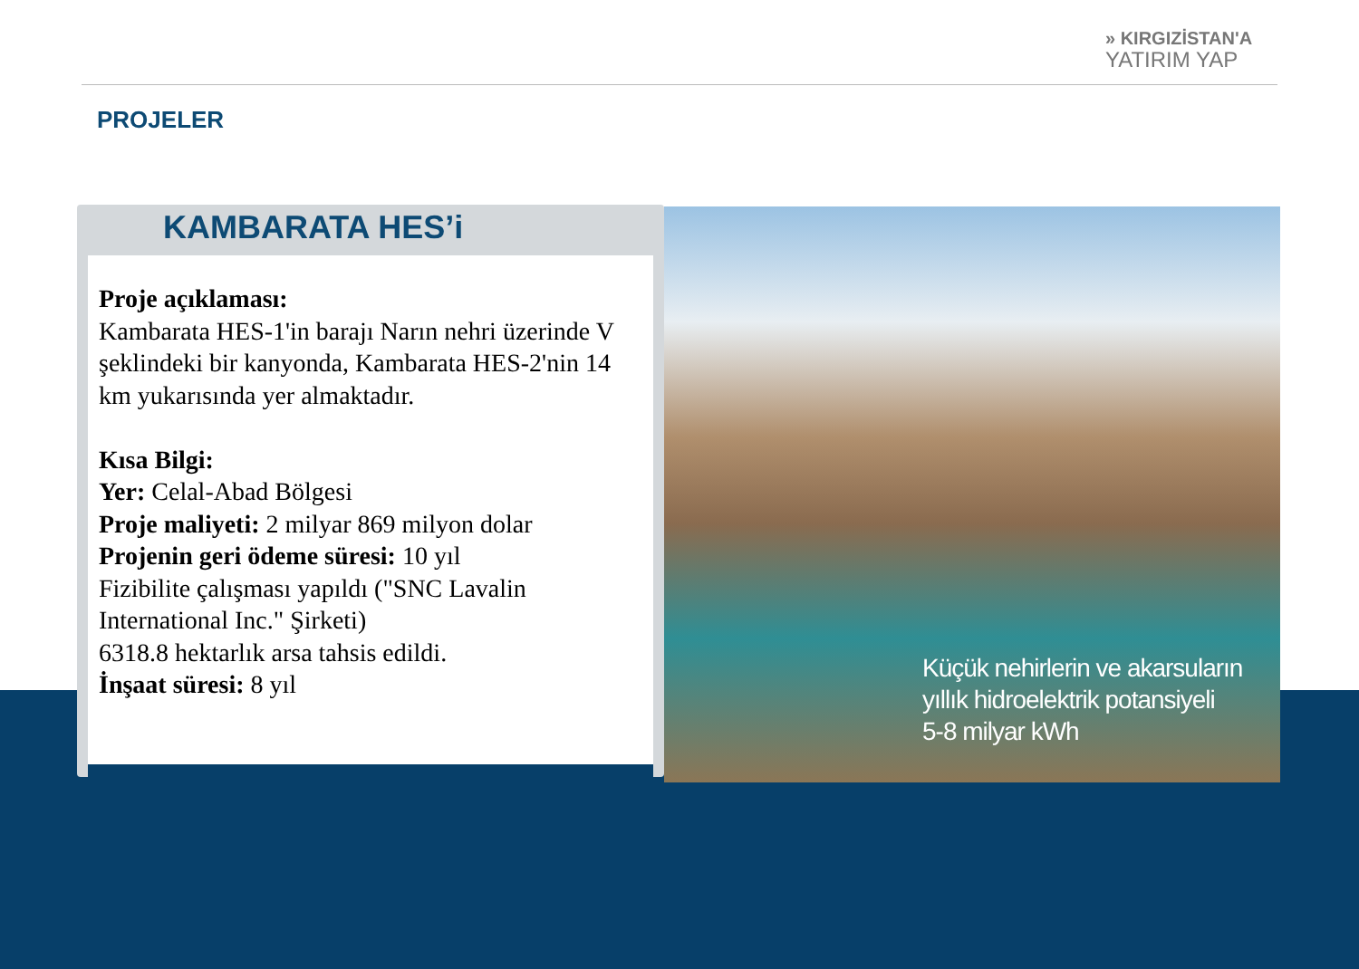» KIRGIZİSTAN'A
YATIRIM YAP
PROJELER
Küçük nehirlerin ve akarsuların
yıllık hidroelektrik potansiyeli
5-8 milyar kWh
KAMBARATA HES’i
Proje açıklaması:
Kambarata HES-1'in barajı Narın nehri üzerinde V şeklindeki bir kanyonda, Kambarata HES-2'nin 14 km yukarısında yer almaktadır.
Kısa Bilgi:
Yer: Celal-Abad Bölgesi
Proje maliyeti: 2 milyar 869 milyon dolar
Projenin geri ödeme süresi: 10 yıl
Fizibilite çalışması yapıldı ("SNC Lavalin International Inc." Şirketi)
6318.8 hektarlık arsa tahsis edildi.
İnşaat süresi: 8 yıl